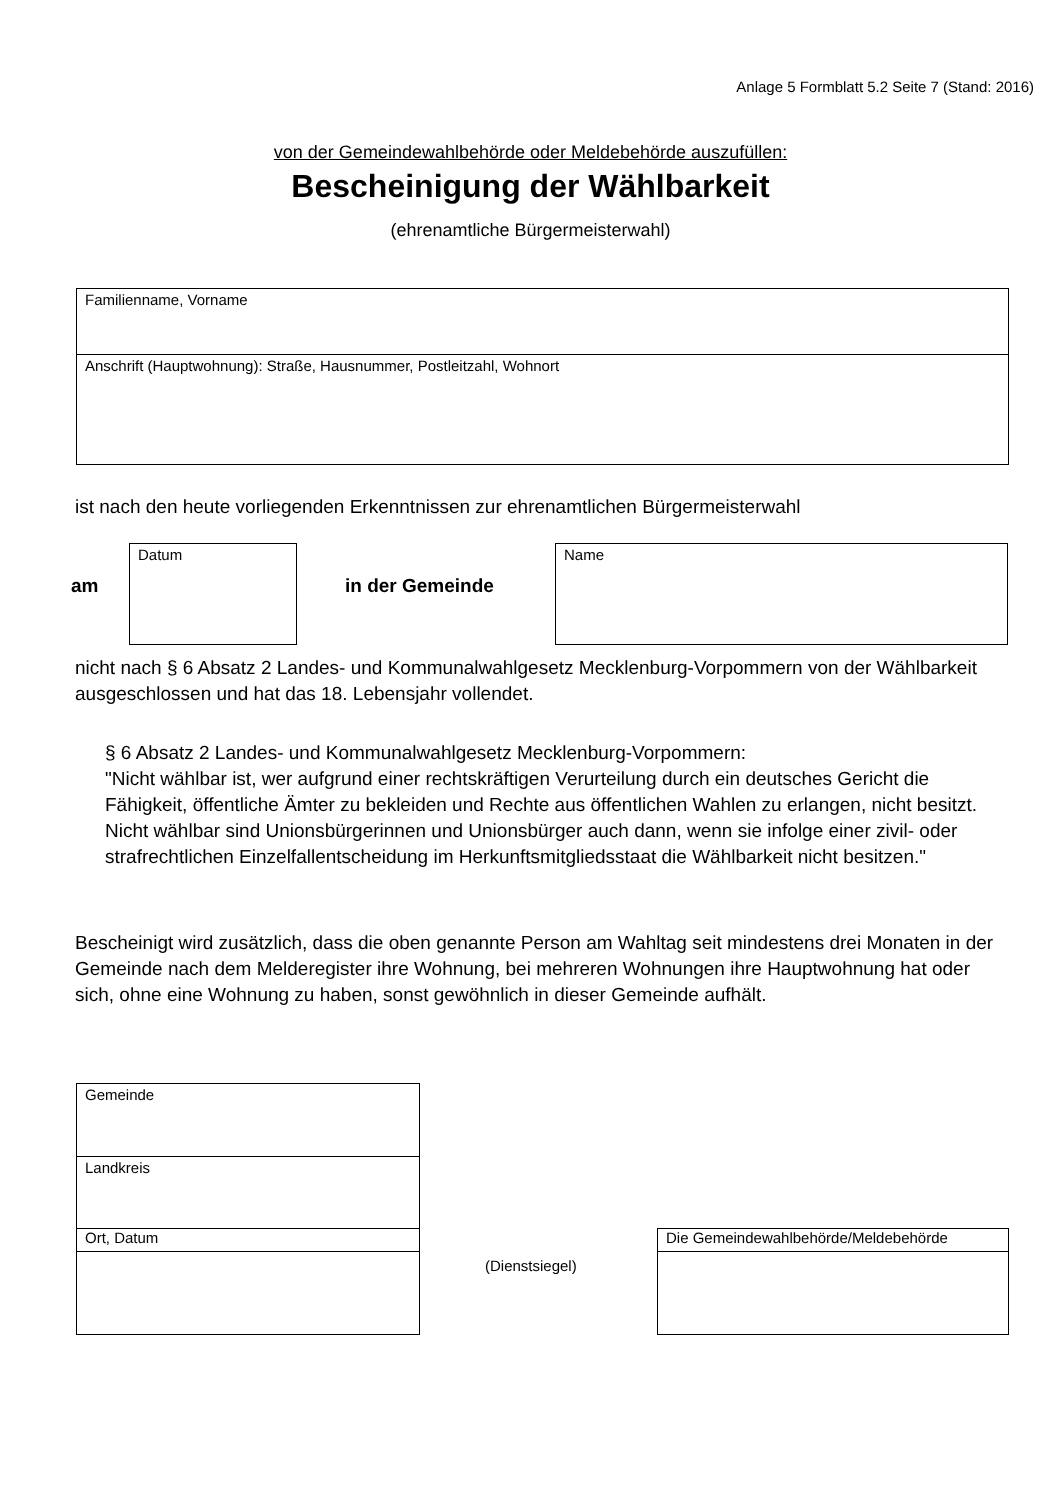Anlage 5 Formblatt 5.2 Seite 7 (Stand: 2016)
von der Gemeindewahlbehörde oder Meldebehörde auszufüllen:
Bescheinigung der Wählbarkeit
(ehrenamtliche Bürgermeisterwahl)
Familienname, Vorname
Anschrift (Hauptwohnung): Straße, Hausnummer, Postleitzahl, Wohnort
ist nach den heute vorliegenden Erkenntnissen zur ehrenamtlichen Bürgermeisterwahl
am
Datum
in der Gemeinde
Name
nicht nach § 6 Absatz 2 Landes- und Kommunalwahlgesetz Mecklenburg-Vorpommern von der Wählbarkeit ausgeschlossen und hat das 18. Lebensjahr vollendet.
§ 6 Absatz 2 Landes- und Kommunalwahlgesetz Mecklenburg-Vorpommern:
"Nicht wählbar ist, wer aufgrund einer rechtskräftigen Verurteilung durch ein deutsches Gericht die Fähigkeit, öffentliche Ämter zu bekleiden und Rechte aus öffentlichen Wahlen zu erlangen, nicht besitzt. Nicht wählbar sind Unionsbürgerinnen und Unionsbürger auch dann, wenn sie infolge einer zivil- oder strafrechtlichen Einzelfallentscheidung im Herkunftsmitgliedsstaat die Wählbarkeit nicht besitzen."
Bescheinigt wird zusätzlich, dass die oben genannte Person am Wahltag seit mindestens drei Monaten in der Gemeinde nach dem Melderegister ihre Wohnung, bei mehreren Wohnungen ihre Hauptwohnung hat oder sich, ohne eine Wohnung zu haben, sonst gewöhnlich in dieser Gemeinde aufhält.
Gemeinde
Landkreis
Ort, Datum
(Dienstsiegel)
Die Gemeindewahlbehörde/Meldebehörde